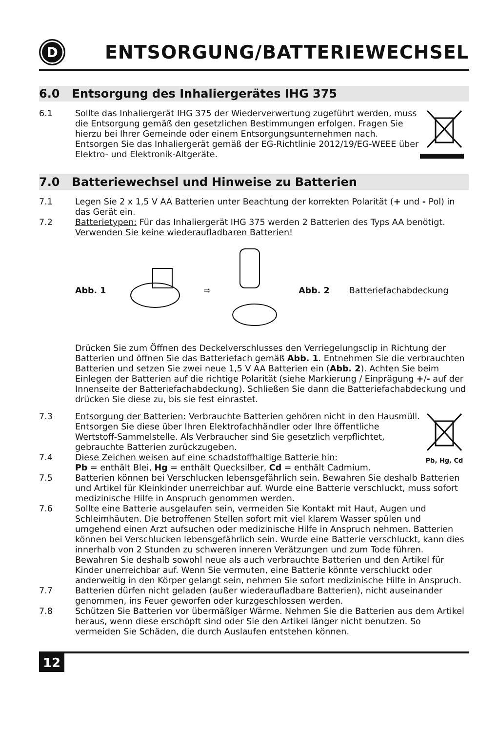D
ENTSORGUNG/BATTERIEWECHSEL
6.0 Entsorgung des Inhaliergerätes IHG 375
6.1 Sollte das Inhaliergerät IHG 375 der Wiederverwertung zugeführt werden, muss die Entsorgung gemäß den gesetzlichen Bestimmungen erfolgen. Fragen Sie hierzu bei Ihrer Gemeinde oder einem Entsorgungsunternehmen nach. Entsorgen Sie das Inhaliergerät gemäß der EG-Richtlinie 2012/19/EG-WEEE über Elektro- und Elektronik-Altgeräte.
7.0 Batteriewechsel und Hinweise zu Batterien
7.1 Legen Sie 2 x 1,5 V AA Batterien unter Beachtung der korrekten Polarität (+ und - Pol) in das Gerät ein.
7.2 Batterietypen: Für das Inhaliergerät IHG 375 werden 2 Batterien des Typs AA benötigt. Verwenden Sie keine wiederaufladbaren Batterien!
Abb. 1 ⇨ Abb. 2 Batteriefachabdeckung
Drücken Sie zum Öffnen des Deckelverschlusses den Verriegelungsclip in Richtung der Batterien und öffnen Sie das Batteriefach gemäß Abb. 1. Entnehmen Sie die verbrauchten Batterien und setzen Sie zwei neue 1,5 V AA Batterien ein (Abb. 2). Achten Sie beim Einlegen der Batterien auf die richtige Polarität (siehe Markierung / Einprägung +/- auf der Innenseite der Batteriefachabdeckung). Schließen Sie dann die Batteriefachabdeckung und drücken Sie diese zu, bis sie fest einrastet.
7.3 Entsorgung der Batterien: Verbrauchte Batterien gehören nicht in den Hausmüll. Entsorgen Sie diese über Ihren Elektrofachhändler oder Ihre öffentliche Wertstoff-Sammelstelle. Als Verbraucher sind Sie gesetzlich verpflichtet, gebrauchte Batterien zurückzugeben.
7.4 Diese Zeichen weisen auf eine schadstoffhaltige Batterie hin:
Pb = enthält Blei, Hg = enthält Quecksilber, Cd = enthält Cadmium.
Pb, Hg, Cd
7.5 Batterien können bei Verschlucken lebensgefährlich sein. Bewahren Sie deshalb Batterien und Artikel für Kleinkinder unerreichbar auf. Wurde eine Batterie verschluckt, muss sofort medizinische Hilfe in Anspruch genommen werden.
7.6 Sollte eine Batterie ausgelaufen sein, vermeiden Sie Kontakt mit Haut, Augen und Schleimhäuten. Die betroffenen Stellen sofort mit viel klarem Wasser spülen und umgehend einen Arzt aufsuchen oder medizinische Hilfe in Anspruch nehmen. Batterien können bei Verschlucken lebensgefährlich sein. Wurde eine Batterie verschluckt, kann dies innerhalb von 2 Stunden zu schweren inneren Verätzungen und zum Tode führen. Bewahren Sie deshalb sowohl neue als auch verbrauchte Batterien und den Artikel für Kinder unerreichbar auf. Wenn Sie vermuten, eine Batterie könnte verschluckt oder anderweitig in den Körper gelangt sein, nehmen Sie sofort medizinische Hilfe in Anspruch.
7.7 Batterien dürfen nicht geladen (außer wiederaufladbare Batterien), nicht auseinander genommen, ins Feuer geworfen oder kurzgeschlossen werden.
7.8 Schützen Sie Batterien vor übermäßiger Wärme. Nehmen Sie die Batterien aus dem Artikel heraus, wenn diese erschöpft sind oder Sie den Artikel länger nicht benutzen. So vermeiden Sie Schäden, die durch Auslaufen entstehen können.
12